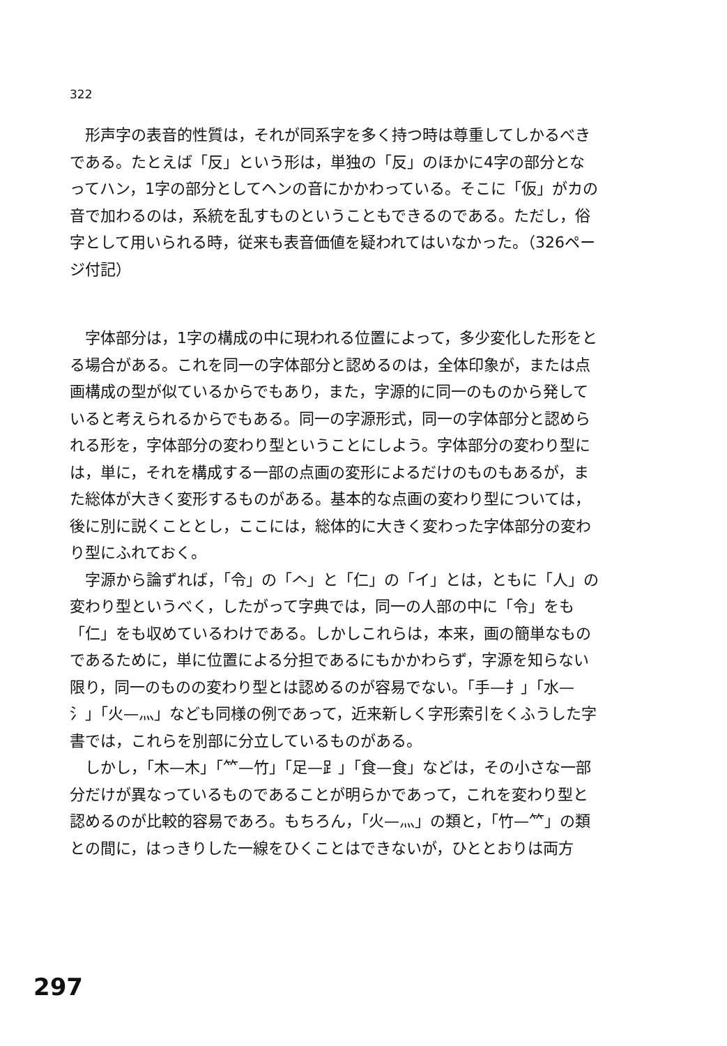322
形声字の表音的性質は，それが同系字を多く持つ時は尊重してしかるべきである。たとえば「反」という形は，単独の「反」のほかに4字の部分となってハン，1字の部分としてヘンの音にかかわっている。そこに「仮」がカの音で加わるのは，系統を乱すものということもできるのである。ただし，俗字として用いられる時，従来も表音価値を疑われてはいなかった。（326ページ付記）
字体部分は，1字の構成の中に現われる位置によって，多少変化した形をとる場合がある。これを同一の字体部分と認めるのは，全体印象が，または点画構成の型が似ているからでもあり，また，字源的に同一のものから発していると考えられるからでもある。同一の字源形式，同一の字体部分と認められる形を，字体部分の変わり型ということにしよう。字体部分の変わり型には，単に，それを構成する一部の点画の変形によるだけのものもあるが，また総体が大きく変形するものがある。基本的な点画の変わり型については，後に別に説くこととし，ここには，総体的に大きく変わった字体部分の変わり型にふれておく。
字源から論ずれば，「令」の「𠆢」と「仁」の「イ」とは，ともに「人」の変わり型というべく，したがって字典では，同一の人部の中に「令」をも「仁」をも収めているわけである。しかしこれらは，本来，画の簡単なものであるために，単に位置による分担であるにもかかわらず，字源を知らない限り，同一のものの変わり型とは認めるのが容易でない。「手—扌」「水—氵」「火—灬」なども同様の例であって，近来新しく字形索引をくふうした字書では，これらを別部に分立しているものがある。
しかし，「木—木」「⺮—竹」「足—⻊」「食—食」などは，その小さな一部分だけが異なっているものであることが明らかであって，これを変わり型と認めるのが比較的容易であろ。もちろん，「火—灬」の類と，「竹—⺮」の類との間に，はっきりした一線をひくことはできないが，ひととおりは両方
297